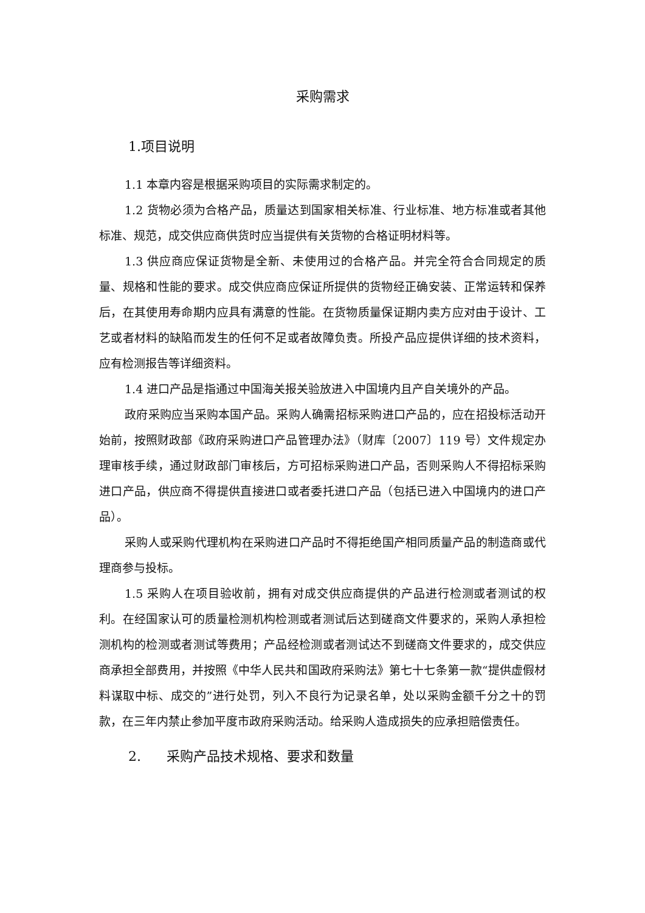采购需求
1.项目说明
1.1 本章内容是根据采购项目的实际需求制定的。
1.2 货物必须为合格产品，质量达到国家相关标准、行业标准、地方标准或者其他标准、规范，成交供应商供货时应当提供有关货物的合格证明材料等。
1.3 供应商应保证货物是全新、未使用过的合格产品。并完全符合合同规定的质量、规格和性能的要求。成交供应商应保证所提供的货物经正确安装、正常运转和保养后，在其使用寿命期内应具有满意的性能。在货物质量保证期内卖方应对由于设计、工艺或者材料的缺陷而发生的任何不足或者故障负责。所投产品应提供详细的技术资料，应有检测报告等详细资料。
1.4 进口产品是指通过中国海关报关验放进入中国境内且产自关境外的产品。
政府采购应当采购本国产品。采购人确需招标采购进口产品的，应在招投标活动开始前，按照财政部《政府采购进口产品管理办法》（财库〔2007〕119 号）文件规定办理审核手续，通过财政部门审核后，方可招标采购进口产品，否则采购人不得招标采购进口产品，供应商不得提供直接进口或者委托进口产品（包括已进入中国境内的进口产品）。
采购人或采购代理机构在采购进口产品时不得拒绝国产相同质量产品的制造商或代理商参与投标。
1.5 采购人在项目验收前，拥有对成交供应商提供的产品进行检测或者测试的权利。在经国家认可的质量检测机构检测或者测试后达到磋商文件要求的，采购人承担检测机构的检测或者测试等费用；产品经检测或者测试达不到磋商文件要求的，成交供应商承担全部费用，并按照《中华人民共和国政府采购法》第七十七条第一款“提供虚假材料谋取中标、成交的”进行处罚，列入不良行为记录名单，处以采购金额千分之十的罚款，在三年内禁止参加平度市政府采购活动。给采购人造成损失的应承担赔偿责任。
2. 采购产品技术规格、要求和数量